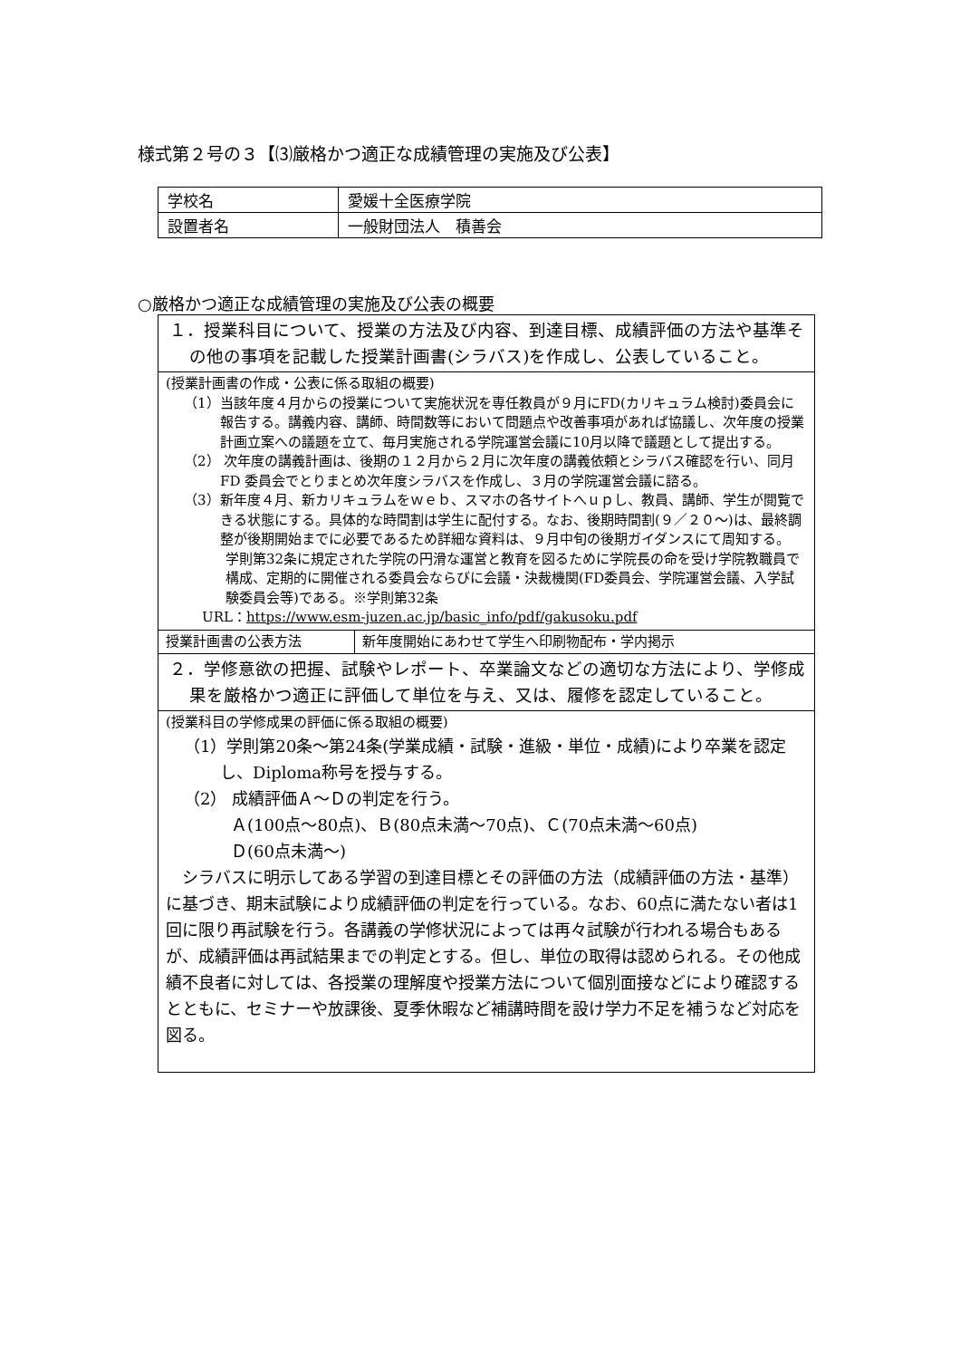様式第２号の３【⑶厳格かつ適正な成績管理の実施及び公表】
| 学校名 | 愛媛十全医療学院 |
| 設置者名 | 一般財団法人 積善会 |
○厳格かつ適正な成績管理の実施及び公表の概要
| １．授業科目について、授業の方法及び内容、到達目標、成績評価の方法や基準その他の事項を記載した授業計画書(シラバス)を作成し、公表していること。 | |
| (授業計画書の作成・公表に係る取組の概要) （1）当該年度４月からの授業について実施状況を専任教員が９月にFD(カリキュラム検討)委員会に報告する。講義内容、講師、時間数等において問題点や改善事項があれば協議し、次年度の授業計画立案への議題を立て、毎月実施される学院運営会議に10月以降で議題として提出する。 （2） 次年度の講義計画は、後期の１２月から２月に次年度の講義依頼とシラバス確認を行い、同月 FD 委員会でとりまとめ次年度シラバスを作成し、３月の学院運営会議に諮る。 （3）新年度４月、新カリキュラムをｗｅｂ、スマホの各サイトへｕｐし、教員、講師、学生が閲覧できる状態にする。具体的な時間割は学生に配付する。なお、後期時間割(９／２０～)は、最終調整が後期開始までに必要であるため詳細な資料は、９月中旬の後期ガイダンスにて周知する。 学則第32条に規定された学院の円滑な運営と教育を図るために学院長の命を受け学院教職員で構成、定期的に開催される委員会ならびに会議・決裁機関(FD委員会、学院運営会議、入学試験委員会等)である。※学則第32条 URL： https://www.esm-juzen.ac.jp/basic_info/pdf/gakusoku.pdf | |
| 授業計画書の公表方法 | 新年度開始にあわせて学生へ印刷物配布・学内掲示 |
| ２．学修意欲の把握、試験やレポート、卒業論文などの適切な方法により、学修成果を厳格かつ適正に評価して単位を与え、又は、履修を認定していること。 | |
| (授業科目の学修成果の評価に係る取組の概要) （1）学則第20条～第24条(学業成績・試験・進級・単位・成績)により卒業を認定し、Diploma称号を授与する。 （2） 成績評価Ａ～Ｄの判定を行う。 Ａ(100点～80点)、Ｂ(80点未満～70点)、Ｃ(70点未満～60点) Ｄ(60点未満～) シラバスに明示してある学習の到達目標とその評価の方法（成績評価の方法・基準）に基づき、期末試験により成績評価の判定を行っている。なお、60点に満たない者は1回に限り再試験を行う。各講義の学修状況によっては再々試験が行われる場合もあるが、成績評価は再試結果までの判定とする。但し、単位の取得は認められる。その他成績不良者に対しては、各授業の理解度や授業方法について個別面接などにより確認するとともに、セミナーや放課後、夏季休暇など補講時間を設け学力不足を補うなど対応を図る。 | |